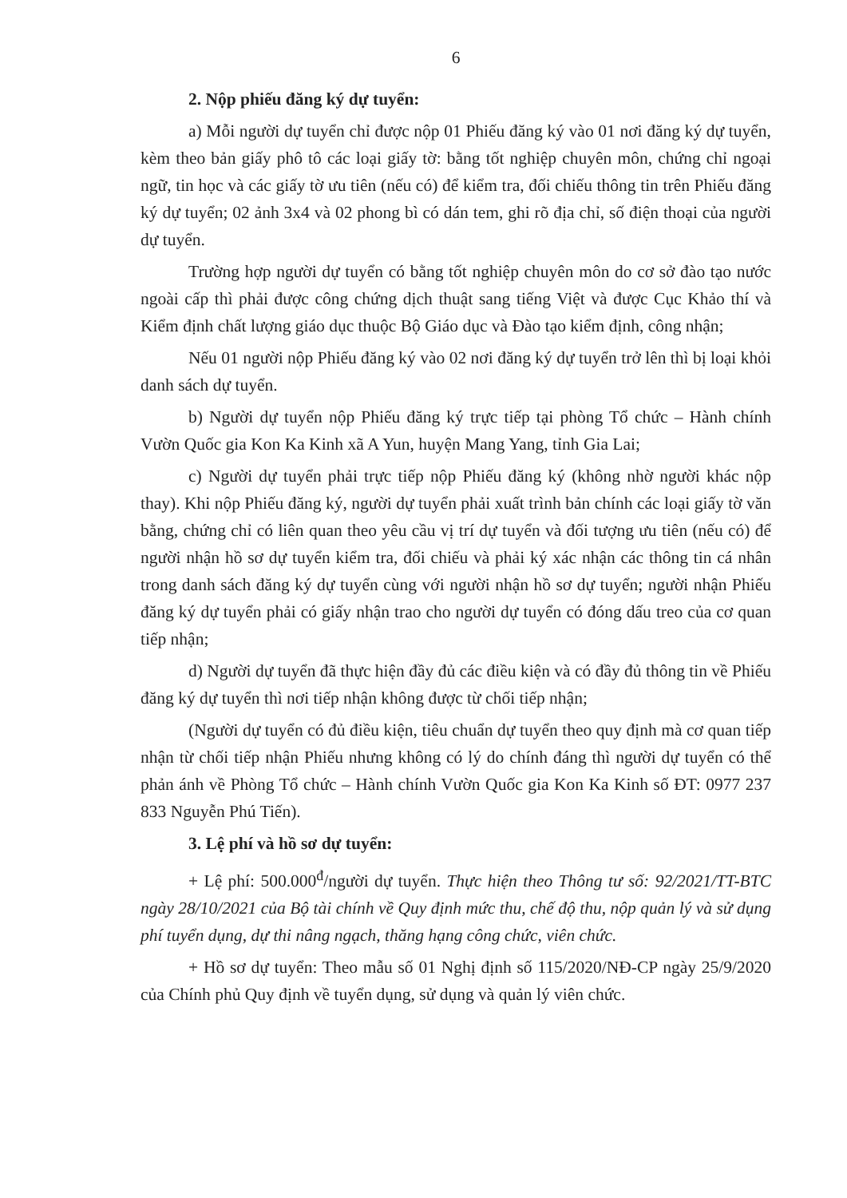6
2. Nộp phiếu đăng ký dự tuyển:
a) Mỗi người dự tuyển chỉ được nộp 01 Phiếu đăng ký vào 01 nơi đăng ký dự tuyển, kèm theo bản giấy phô tô các loại giấy tờ: bằng tốt nghiệp chuyên môn, chứng chỉ ngoại ngữ, tin học và các giấy tờ ưu tiên (nếu có) để kiểm tra, đối chiếu thông tin trên Phiếu đăng ký dự tuyển; 02 ảnh 3x4 và 02 phong bì có dán tem, ghi rõ địa chỉ, số điện thoại của người dự tuyển.
Trường hợp người dự tuyển có bằng tốt nghiệp chuyên môn do cơ sở đào tạo nước ngoài cấp thì phải được công chứng dịch thuật sang tiếng Việt và được Cục Khảo thí và Kiểm định chất lượng giáo dục thuộc Bộ Giáo dục và Đào tạo kiểm định, công nhận;
Nếu 01 người nộp Phiếu đăng ký vào 02 nơi đăng ký dự tuyển trở lên thì bị loại khỏi danh sách dự tuyển.
b) Người dự tuyển nộp Phiếu đăng ký trực tiếp tại phòng Tổ chức – Hành chính Vườn Quốc gia Kon Ka Kinh xã A Yun, huyện Mang Yang, tỉnh Gia Lai;
c) Người dự tuyển phải trực tiếp nộp Phiếu đăng ký (không nhờ người khác nộp thay). Khi nộp Phiếu đăng ký, người dự tuyển phải xuất trình bản chính các loại giấy tờ văn bằng, chứng chỉ có liên quan theo yêu cầu vị trí dự tuyển và đối tượng ưu tiên (nếu có) để người nhận hồ sơ dự tuyển kiểm tra, đối chiếu và phải ký xác nhận các thông tin cá nhân trong danh sách đăng ký dự tuyển cùng với người nhận hồ sơ dự tuyển; người nhận Phiếu đăng ký dự tuyển phải có giấy nhận trao cho người dự tuyển có đóng dấu treo của cơ quan tiếp nhận;
d) Người dự tuyển đã thực hiện đầy đủ các điều kiện và có đầy đủ thông tin về Phiếu đăng ký dự tuyển thì nơi tiếp nhận không được từ chối tiếp nhận;
(Người dự tuyển có đủ điều kiện, tiêu chuẩn dự tuyển theo quy định mà cơ quan tiếp nhận từ chối tiếp nhận Phiếu nhưng không có lý do chính đáng thì người dự tuyển có thể phản ánh về Phòng Tổ chức – Hành chính Vườn Quốc gia Kon Ka Kinh số ĐT: 0977 237 833 Nguyễn Phú Tiến).
3. Lệ phí và hồ sơ dự tuyển:
+ Lệ phí: 500.000<sup>đ</sup>/người dự tuyển. Thực hiện theo Thông tư số: 92/2021/TT-BTC ngày 28/10/2021 của Bộ tài chính về Quy định mức thu, chế độ thu, nộp quản lý và sử dụng phí tuyển dụng, dự thi nâng ngạch, thăng hạng công chức, viên chức.
+ Hồ sơ dự tuyển: Theo mẫu số 01 Nghị định số 115/2020/NĐ-CP ngày 25/9/2020 của Chính phủ Quy định về tuyển dụng, sử dụng và quản lý viên chức.